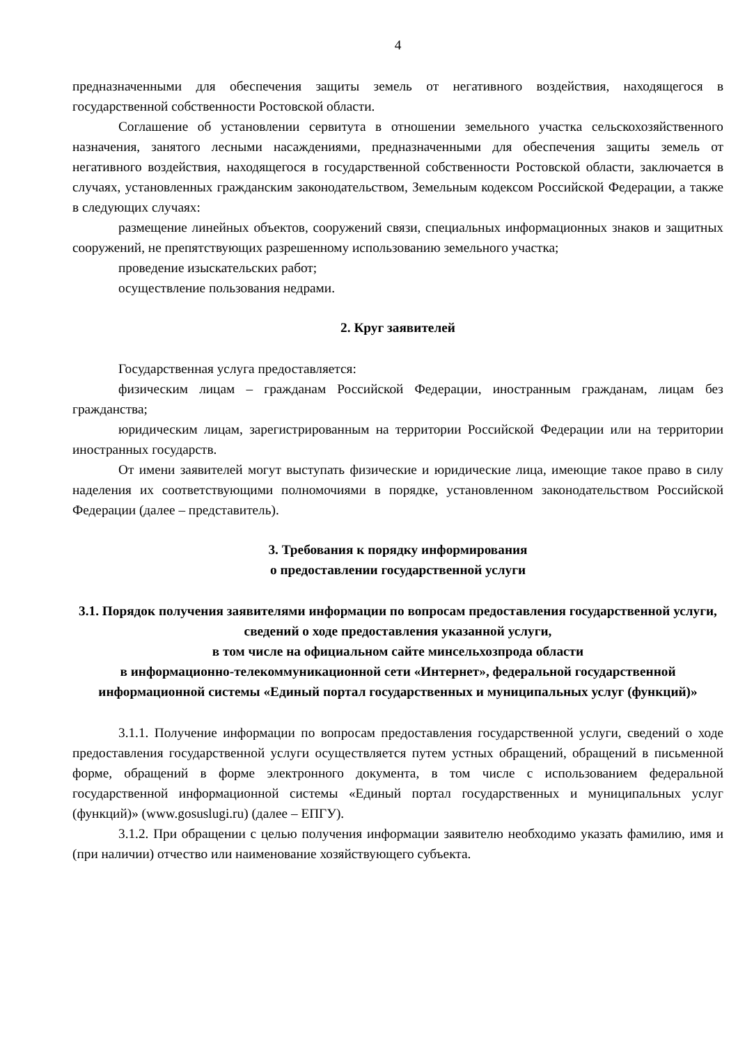4
предназначенными для обеспечения защиты земель от негативного воздействия, находящегося в государственной собственности Ростовской области.
Соглашение об установлении сервитута в отношении земельного участка сельскохозяйственного назначения, занятого лесными насаждениями, предназначенными для обеспечения защиты земель от негативного воздействия, находящегося в государственной собственности Ростовской области, заключается в случаях, установленных гражданским законодательством, Земельным кодексом Российской Федерации, а также в следующих случаях:
размещение линейных объектов, сооружений связи, специальных информационных знаков и защитных сооружений, не препятствующих разрешенному использованию земельного участка;
проведение изыскательских работ;
осуществление пользования недрами.
2. Круг заявителей
Государственная услуга предоставляется:
физическим лицам – гражданам Российской Федерации, иностранным гражданам, лицам без гражданства;
юридическим лицам, зарегистрированным на территории Российской Федерации или на территории иностранных государств.
От имени заявителей могут выступать физические и юридические лица, имеющие такое право в силу наделения их соответствующими полномочиями в порядке, установленном законодательством Российской Федерации (далее – представитель).
3. Требования к порядку информирования
о предоставлении государственной услуги
3.1. Порядок получения заявителями информации по вопросам предоставления государственной услуги, сведений о ходе предоставления указанной услуги,
в том числе на официальном сайте минсельхозпрода области
в информационно-телекоммуникационной сети «Интернет», федеральной государственной информационной системы «Единый портал государственных и муниципальных услуг (функций)»
3.1.1. Получение информации по вопросам предоставления государственной услуги, сведений о ходе предоставления государственной услуги осуществляется путем устных обращений, обращений в письменной форме, обращений в форме электронного документа, в том числе с использованием федеральной государственной информационной системы «Единый портал государственных и муниципальных услуг (функций)» (www.gosuslugi.ru) (далее – ЕПГУ).
3.1.2. При обращении с целью получения информации заявителю необходимо указать фамилию, имя и (при наличии) отчество или наименование хозяйствующего субъекта.